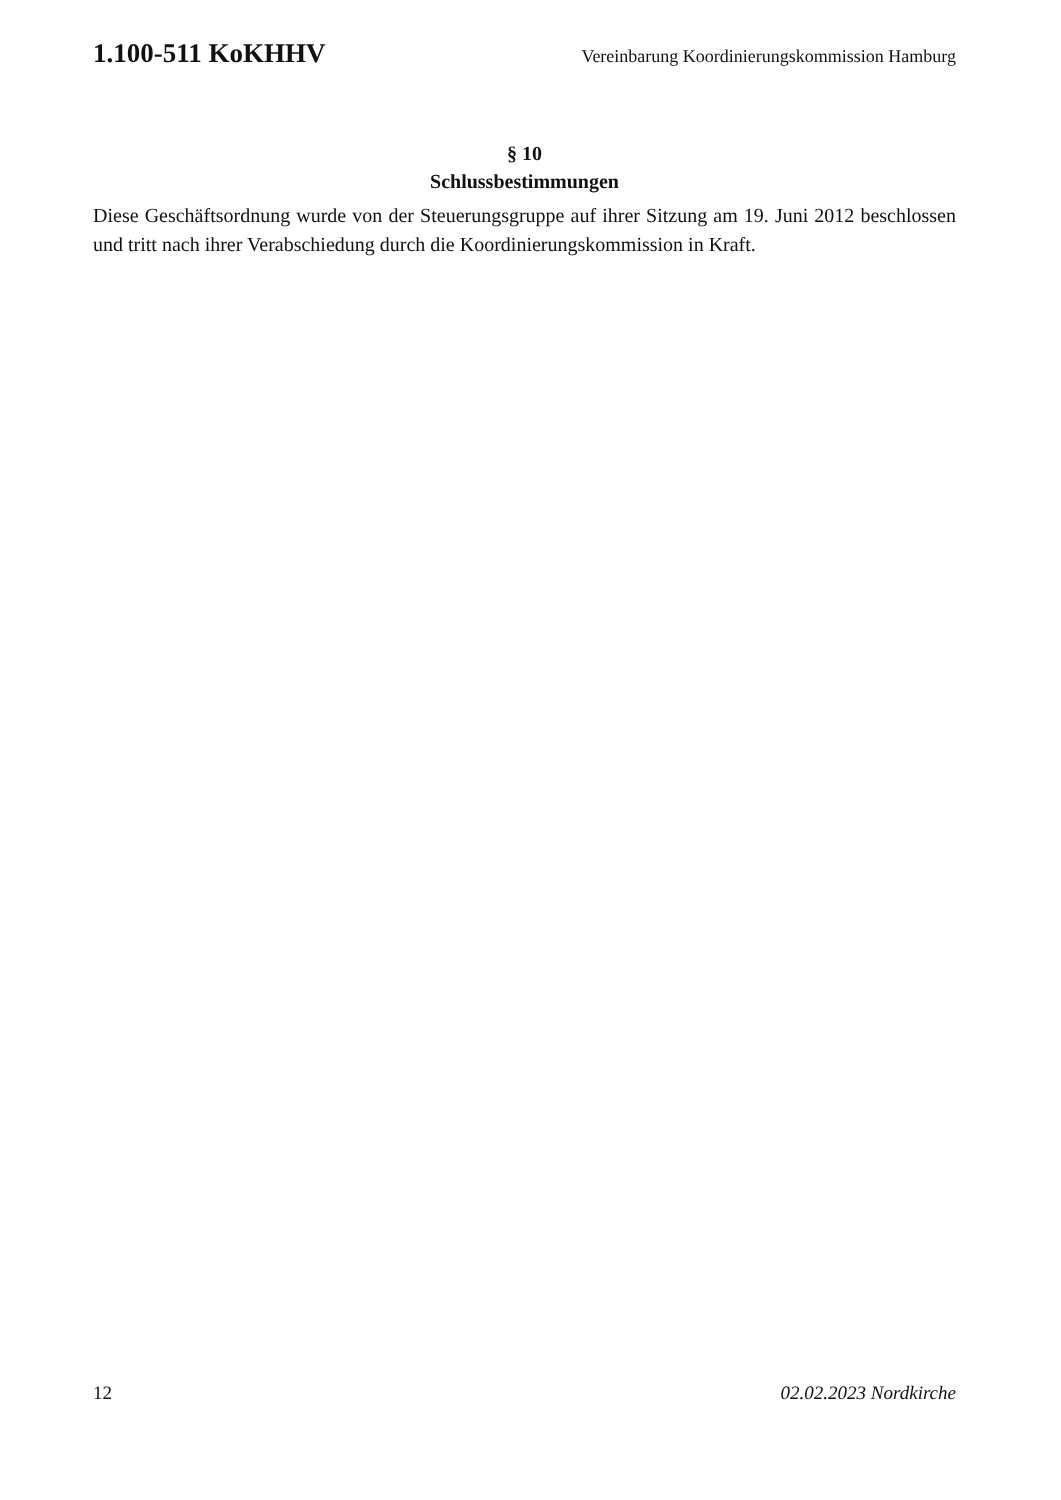1.100-511 KoKHHV Vereinbarung Koordinierungskommission Hamburg
§ 10
Schlussbestimmungen
Diese Geschäftsordnung wurde von der Steuerungsgruppe auf ihrer Sitzung am 19. Juni 2012 beschlossen und tritt nach ihrer Verabschiedung durch die Koordinierungskommission in Kraft.
12 02.02.2023 Nordkirche